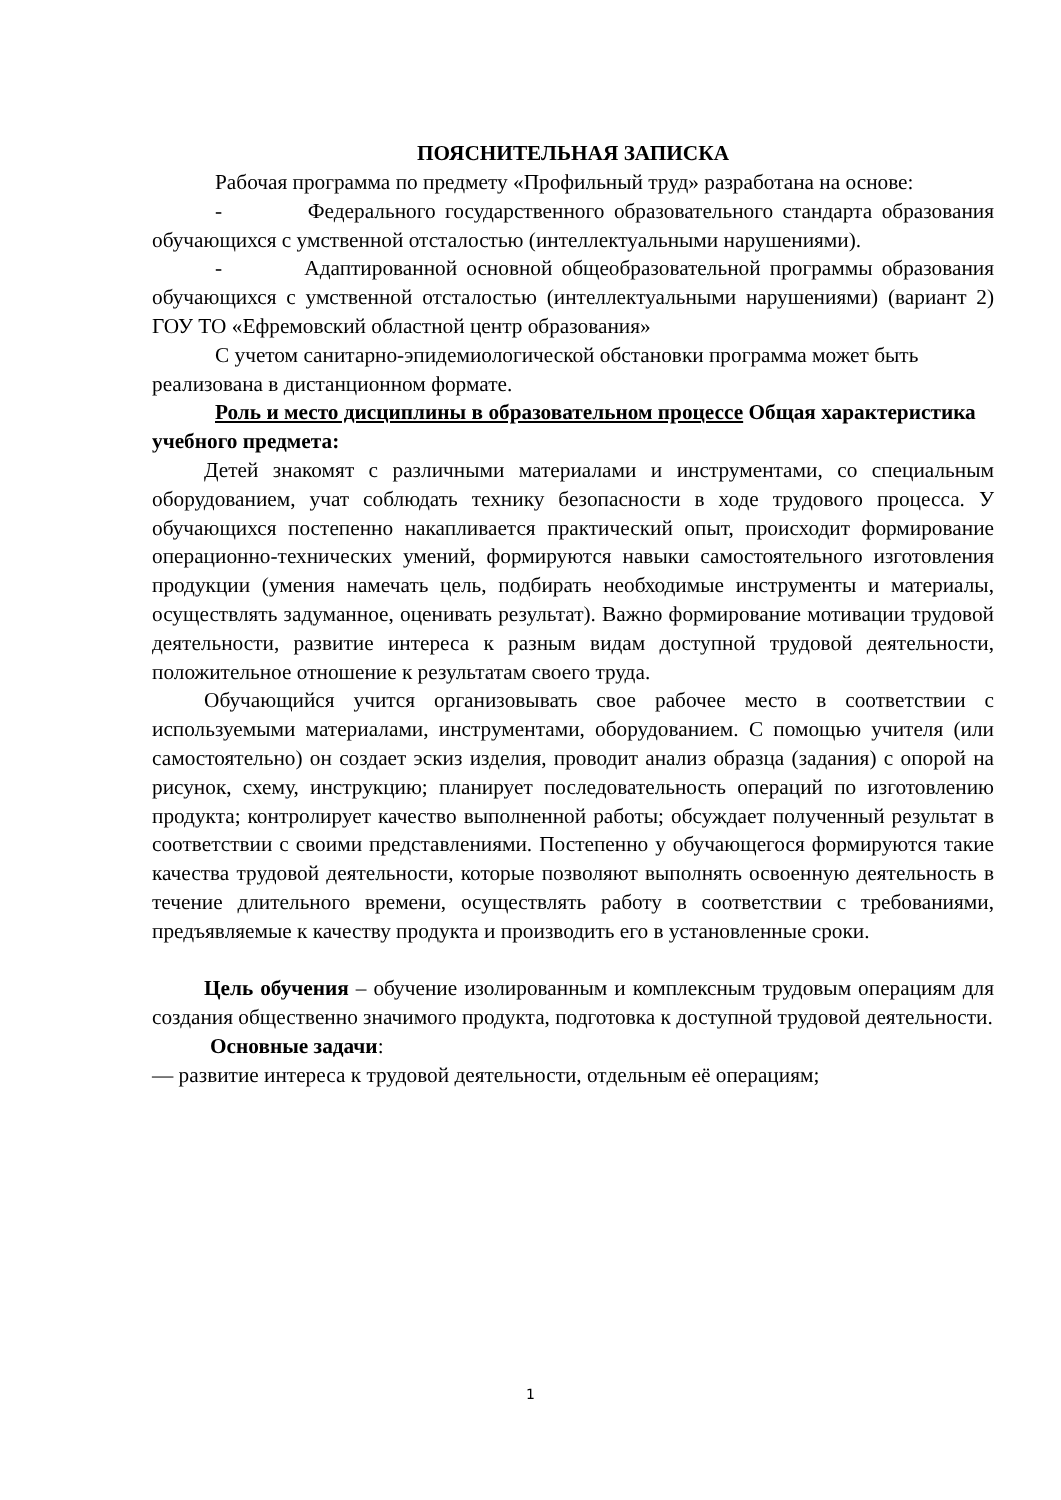ПОЯСНИТЕЛЬНАЯ ЗАПИСКА
Рабочая программа по предмету «Профильный труд» разработана на основе:
- Федерального государственного образовательного стандарта образования обучающихся с умственной отсталостью (интеллектуальными нарушениями).
- Адаптированной основной общеобразовательной программы образования обучающихся с умственной отсталостью (интеллектуальными нарушениями) (вариант 2) ГОУ ТО «Ефремовский областной центр образования»
С учетом санитарно-эпидемиологической обстановки программа может быть реализована в дистанционном формате.
Роль и место дисциплины в образовательном процессе Общая характеристика учебного предмета:
Детей знакомят с различными материалами и инструментами, со специальным оборудованием, учат соблюдать технику безопасности в ходе трудового процесса. У обучающихся постепенно накапливается практический опыт, происходит формирование операционно-технических умений, формируются навыки самостоятельного изготовления продукции (умения намечать цель, подбирать необходимые инструменты и материалы, осуществлять задуманное, оценивать результат). Важно формирование мотивации трудовой деятельности, развитие интереса к разным видам доступной трудовой деятельности, положительное отношение к результатам своего труда.
Обучающийся учится организовывать свое рабочее место в соответствии с используемыми материалами, инструментами, оборудованием. С помощью учителя (или самостоятельно) он создает эскиз изделия, проводит анализ образца (задания) с опорой на рисунок, схему, инструкцию; планирует последовательность операций по изготовлению продукта; контролирует качество выполненной работы; обсуждает полученный результат в соответствии с своими представлениями. Постепенно у обучающегося формируются такие качества трудовой деятельности, которые позволяют выполнять освоенную деятельность в течение длительного времени, осуществлять работу в соответствии с требованиями, предъявляемые к качеству продукта и производить его в установленные сроки.
Цель обучения – обучение изолированным и комплексным трудовым операциям для создания общественно значимого продукта, подготовка к доступной трудовой деятельности.
Основные задачи:
— развитие интереса к трудовой деятельности, отдельным её операциям;
1